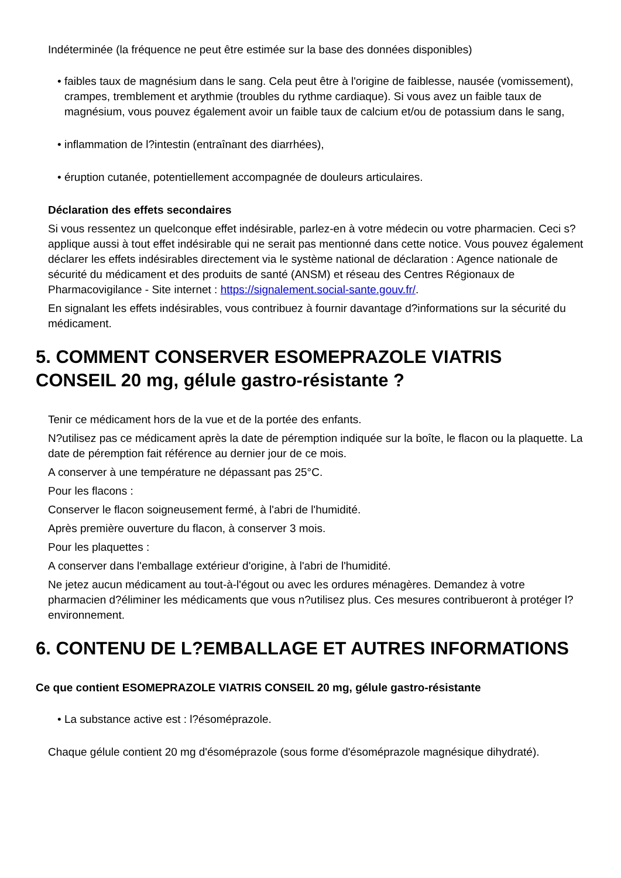Indéterminée (la fréquence ne peut être estimée sur la base des données disponibles)
• faibles taux de magnésium dans le sang. Cela peut être à l'origine de faiblesse, nausée (vomissement), crampes, tremblement et arythmie (troubles du rythme cardiaque). Si vous avez un faible taux de magnésium, vous pouvez également avoir un faible taux de calcium et/ou de potassium dans le sang,
• inflammation de l?intestin (entraînant des diarrhées),
• éruption cutanée, potentiellement accompagnée de douleurs articulaires.
Déclaration des effets secondaires
Si vous ressentez un quelconque effet indésirable, parlez-en à votre médecin ou votre pharmacien. Ceci s?applique aussi à tout effet indésirable qui ne serait pas mentionné dans cette notice. Vous pouvez également déclarer les effets indésirables directement via le système national de déclaration : Agence nationale de sécurité du médicament et des produits de santé (ANSM) et réseau des Centres Régionaux de Pharmacovigilance - Site internet : https://signalement.social-sante.gouv.fr/.
En signalant les effets indésirables, vous contribuez à fournir davantage d?informations sur la sécurité du médicament.
5. COMMENT CONSERVER ESOMEPRAZOLE VIATRIS CONSEIL 20 mg, gélule gastro-résistante ?
Tenir ce médicament hors de la vue et de la portée des enfants.
N?utilisez pas ce médicament après la date de péremption indiquée sur la boîte, le flacon ou la plaquette. La date de péremption fait référence au dernier jour de ce mois.
A conserver à une température ne dépassant pas 25°C.
Pour les flacons :
Conserver le flacon soigneusement fermé, à l'abri de l'humidité.
Après première ouverture du flacon, à conserver 3 mois.
Pour les plaquettes :
A conserver dans l'emballage extérieur d'origine, à l'abri de l'humidité.
Ne jetez aucun médicament au tout-à-l'égout ou avec les ordures ménagères. Demandez à votre pharmacien d?éliminer les médicaments que vous n?utilisez plus. Ces mesures contribueront à protéger l?environnement.
6. CONTENU DE L?EMBALLAGE ET AUTRES INFORMATIONS
Ce que contient ESOMEPRAZOLE VIATRIS CONSEIL 20 mg, gélule gastro-résistante
• La substance active est : l?ésoméprazole.
Chaque gélule contient 20 mg d'ésoméprazole (sous forme d'ésoméprazole magnésique dihydraté).